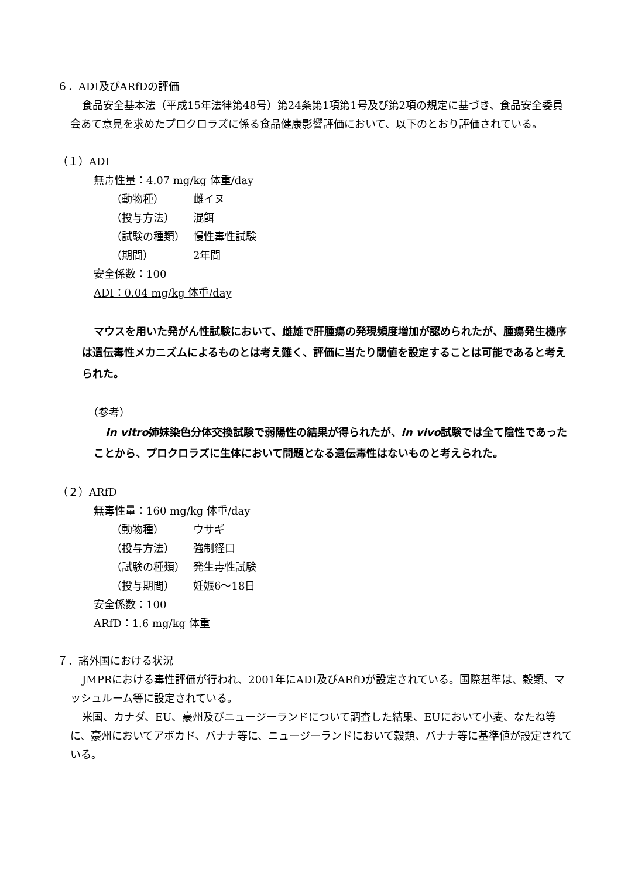６．ADI及びARfDの評価
食品安全基本法（平成15年法律第48号）第24条第1項第1号及び第2項の規定に基づき、食品安全委員会あて意見を求めたプロクロラズに係る食品健康影響評価において、以下のとおり評価されている。
（１）ADI
無毒性量：4.07 mg/kg 体重/day
（動物種） 雌イヌ
（投与方法） 混餌
（試験の種類） 慢性毒性試験
（期間） 2年間
安全係数：100
ADI：0.04 mg/kg 体重/day
マウスを用いた発がん性試験において、雌雄で肝腫瘍の発現頻度増加が認められたが、腫瘍発生機序は遺伝毒性メカニズムによるものとは考え難く、評価に当たり閾値を設定することは可能であると考えられた。
（参考）
In vitro姉妹染色分体交換試験で弱陽性の結果が得られたが、in vivo試験では全て陰性であったことから、プロクロラズに生体において問題となる遺伝毒性はないものと考えられた。
（２）ARfD
無毒性量：160 mg/kg 体重/day
（動物種） ウサギ
（投与方法） 強制経口
（試験の種類） 発生毒性試験
（投与期間） 妊娠6～18日
安全係数：100
ARfD：1.6 mg/kg 体重
７．諸外国における状況
JMPRにおける毒性評価が行われ、2001年にADI及びARfDが設定されている。国際基準は、穀類、マッシュルーム等に設定されている。
米国、カナダ、EU、豪州及びニュージーランドについて調査した結果、EUにおいて小麦、なたね等に、豪州においてアボカド、バナナ等に、ニュージーランドにおいて穀類、バナナ等に基準値が設定されている。